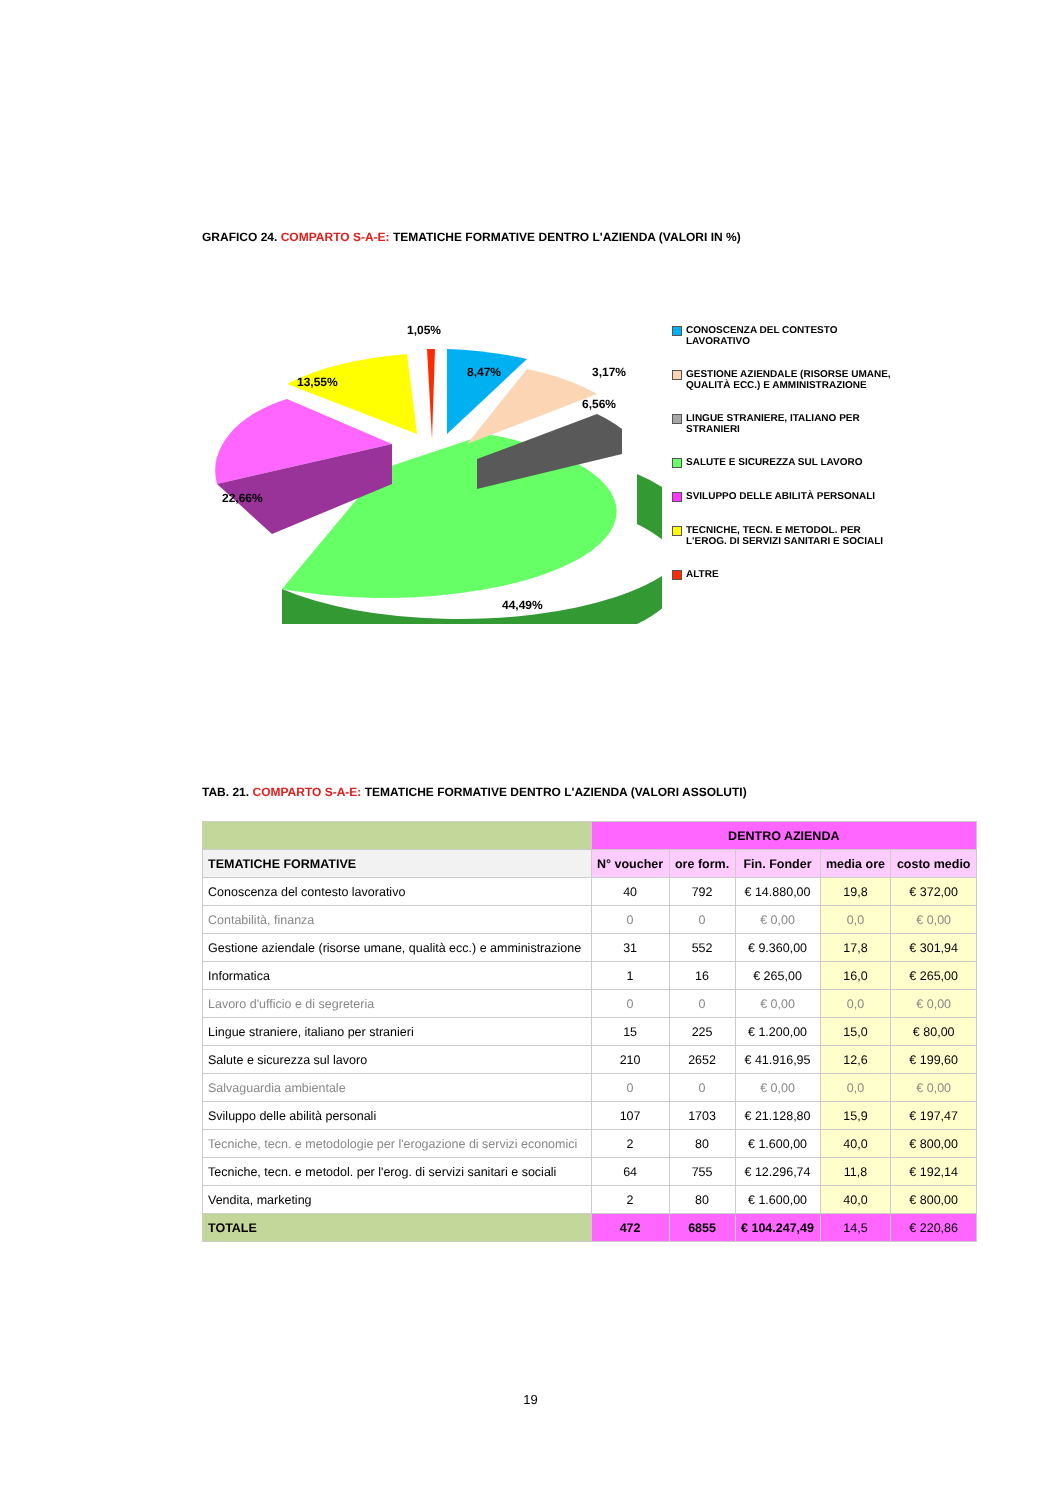GRAFICO 24. COMPARTO S-A-E: TEMATICHE FORMATIVE DENTRO L'AZIENDA (VALORI IN %)
1,05%
8,47%
13,55%
6,56%
.
3,17%
22,66%
44,49%
CONOSCENZA DEL CONTESTO LAVORATIVO
GESTIONE AZIENDALE (RISORSE UMANE, QUALITÀ ECC.) E AMMINISTRAZIONE
LINGUE STRANIERE, ITALIANO PER STRANIERI
SALUTE E SICUREZZA SUL LAVORO
SVILUPPO DELLE ABILITÀ PERSONALI
TECNICHE, TECN. E METODOL. PER L'EROG. DI SERVIZI SANITARI E SOCIALI
ALTRE
TAB. 21. COMPARTO S-A-E: TEMATICHE FORMATIVE DENTRO L'AZIENDA (VALORI ASSOLUTI)
| | DENTRO AZIENDA | | | | |
| --- | --- | --- | --- | --- | --- |
| TEMATICHE FORMATIVE | N° voucher | ore form. | Fin. Fonder | media ore | costo medio |
| Conoscenza del contesto lavorativo | 40 | 792 | € 14.880,00 | 19,8 | € 372,00 |
| Contabilità, finanza | 0 | 0 | € 0,00 | 0,0 | € 0,00 |
| Gestione aziendale (risorse umane, qualità ecc.) e amministrazione | 31 | 552 | € 9.360,00 | 17,8 | € 301,94 |
| Informatica | 1 | 16 | € 265,00 | 16,0 | € 265,00 |
| Lavoro d'ufficio e di segreteria | 0 | 0 | € 0,00 | 0,0 | € 0,00 |
| Lingue straniere, italiano per stranieri | 15 | 225 | € 1.200,00 | 15,0 | € 80,00 |
| Salute e sicurezza sul lavoro | 210 | 2652 | € 41.916,95 | 12,6 | € 199,60 |
| Salvaguardia ambientale | 0 | 0 | € 0,00 | 0,0 | € 0,00 |
| Sviluppo delle abilità personali | 107 | 1703 | € 21.128,80 | 15,9 | € 197,47 |
| Tecniche, tecn. e metodologie per l'erogazione di servizi economici | 2 | 80 | € 1.600,00 | 40,0 | € 800,00 |
| Tecniche, tecn. e metodol. per l'erog. di servizi sanitari e sociali | 64 | 755 | € 12.296,74 | 11,8 | € 192,14 |
| Vendita, marketing | 2 | 80 | € 1.600,00 | 40,0 | € 800,00 |
| TOTALE | 472 | 6855 | € 104.247,49 | 14,5 | € 220,86 |
19